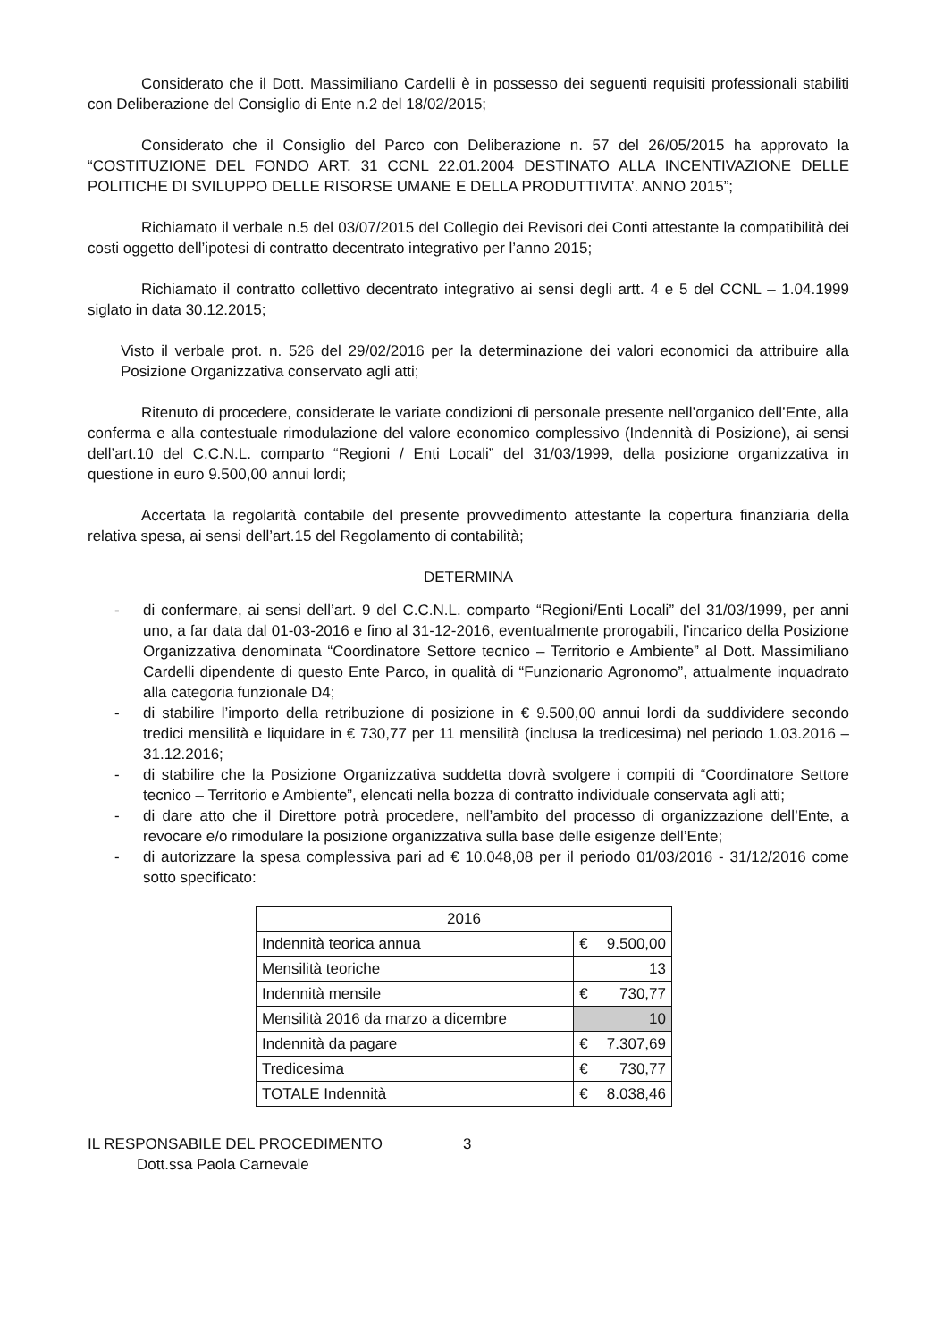Considerato che il Dott. Massimiliano Cardelli è in possesso dei seguenti requisiti professionali stabiliti con Deliberazione del Consiglio di Ente n.2 del 18/02/2015;
Considerato che il Consiglio del Parco con Deliberazione n. 57 del 26/05/2015 ha approvato la “COSTITUZIONE DEL FONDO ART. 31 CCNL 22.01.2004 DESTINATO ALLA INCENTIVAZIONE DELLE POLITICHE DI SVILUPPO DELLE RISORSE UMANE E DELLA PRODUTTIVITA’. ANNO 2015”;
Richiamato il verbale n.5 del 03/07/2015 del Collegio dei Revisori dei Conti attestante la compatibilità dei costi oggetto dell’ipotesi di contratto decentrato integrativo per l’anno 2015;
Richiamato il contratto collettivo decentrato integrativo ai sensi degli artt. 4 e 5 del CCNL – 1.04.1999 siglato in data 30.12.2015;
Visto il verbale prot. n. 526 del 29/02/2016 per la determinazione dei valori economici da attribuire alla Posizione Organizzativa conservato agli atti;
Ritenuto di procedere, considerate le variate condizioni di personale presente nell’organico dell’Ente, alla conferma e alla contestuale rimodulazione del valore economico complessivo (Indennità di Posizione), ai sensi dell’art.10 del C.C.N.L. comparto “Regioni / Enti Locali” del 31/03/1999, della posizione organizzativa in questione in euro 9.500,00 annui lordi;
Accertata la regolarità contabile del presente provvedimento attestante la copertura finanziaria della relativa spesa, ai sensi dell’art.15 del Regolamento di contabilità;
DETERMINA
- di confermare, ai sensi dell’art. 9 del C.C.N.L. comparto “Regioni/Enti Locali” del 31/03/1999, per anni uno, a far data dal 01-03-2016 e fino al 31-12-2016, eventualmente prorogabili, l’incarico della Posizione Organizzativa denominata “Coordinatore Settore tecnico – Territorio e Ambiente” al Dott. Massimiliano Cardelli dipendente di questo Ente Parco, in qualità di “Funzionario Agronomo”, attualmente inquadrato alla categoria funzionale D4;
- di stabilire l’importo della retribuzione di posizione in € 9.500,00 annui lordi da suddividere secondo tredici mensilità e liquidare in € 730,77 per 11 mensilità (inclusa la tredicesima) nel periodo 1.03.2016 – 31.12.2016;
- di stabilire che la Posizione Organizzativa suddetta dovrà svolgere i compiti di “Coordinatore Settore tecnico – Territorio e Ambiente”, elencati nella bozza di contratto individuale conservata agli atti;
- di dare atto che il Direttore potrà procedere, nell’ambito del processo di organizzazione dell’Ente, a revocare e/o rimodulare la posizione organizzativa sulla base delle esigenze dell’Ente;
- di autorizzare la spesa complessiva pari ad € 10.048,08 per il periodo 01/03/2016 - 31/12/2016 come sotto specificato:
| 2016 | |
| --- | --- |
| Indennità teorica annua | € 9.500,00 |
| Mensilità teoriche | 13 |
| Indennità mensile | € 730,77 |
| Mensilità 2016 da marzo a dicembre | 10 |
| Indennità da pagare | € 7.307,69 |
| Tredicesima | € 730,77 |
| TOTALE Indennità | € 8.038,46 |
IL RESPONSABILE DEL PROCEDIMENTO
Dott.ssa Paola Carnevale
3